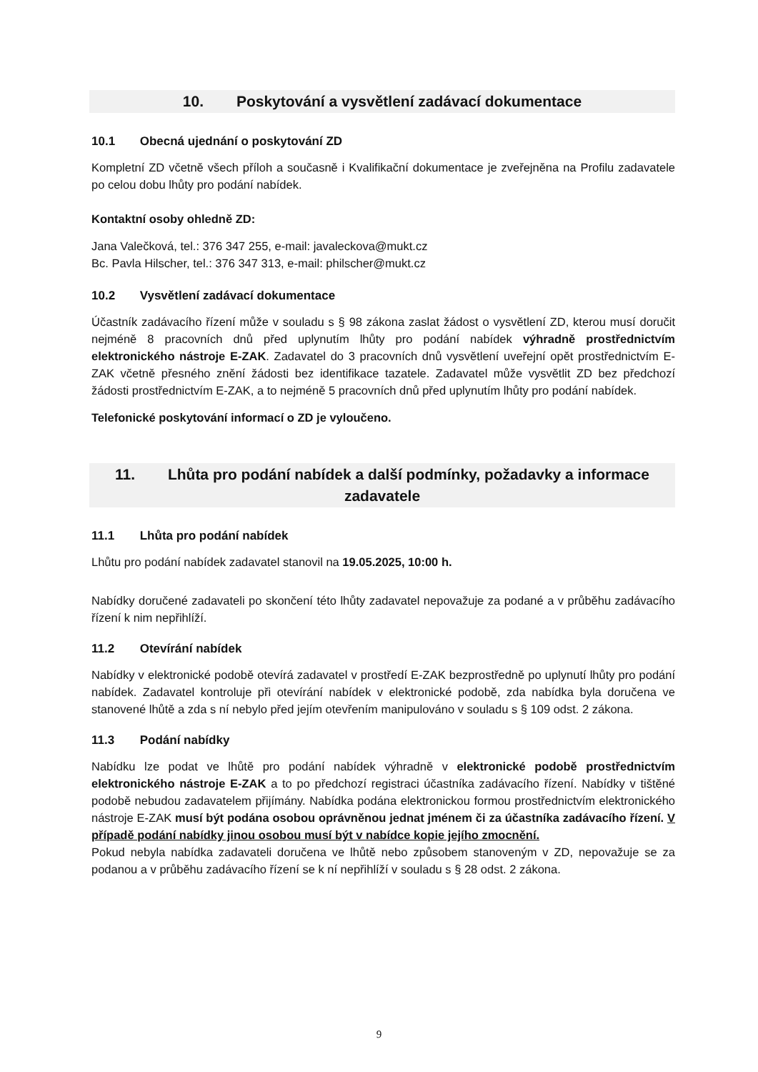10. Poskytování a vysvětlení zadávací dokumentace
10.1 Obecná ujednání o poskytování ZD
Kompletní ZD včetně všech příloh a současně i Kvalifikační dokumentace je zveřejněna na Profilu zadavatele po celou dobu lhůty pro podání nabídek.
Kontaktní osoby ohledně ZD:
Jana Valečková, tel.: 376 347 255, e-mail: javaleckova@mukt.cz
Bc. Pavla Hilscher, tel.: 376 347 313, e-mail: philscher@mukt.cz
10.2 Vysvětlení zadávací dokumentace
Účastník zadávacího řízení může v souladu s § 98 zákona zaslat žádost o vysvětlení ZD, kterou musí doručit nejméně 8 pracovních dnů před uplynutím lhůty pro podání nabídek výhradně prostřednictvím elektronického nástroje E-ZAK. Zadavatel do 3 pracovních dnů vysvětlení uveřejní opět prostřednictvím E-ZAK včetně přesného znění žádosti bez identifikace tazatele. Zadavatel může vysvětlit ZD bez předchozí žádosti prostřednictvím E-ZAK, a to nejméně 5 pracovních dnů před uplynutím lhůty pro podání nabídek.
Telefonické poskytování informací o ZD je vyloučeno.
11. Lhůta pro podání nabídek a další podmínky, požadavky a informace zadavatele
11.1 Lhůta pro podání nabídek
Lhůtu pro podání nabídek zadavatel stanovil na 19.05.2025, 10:00 h.
Nabídky doručené zadavateli po skončení této lhůty zadavatel nepovažuje za podané a v průběhu zadávacího řízení k nim nepřihlíží.
11.2 Otevírání nabídek
Nabídky v elektronické podobě otevírá zadavatel v prostředí E-ZAK bezprostředně po uplynutí lhůty pro podání nabídek. Zadavatel kontroluje při otevírání nabídek v elektronické podobě, zda nabídka byla doručena ve stanovené lhůtě a zda s ní nebylo před jejím otevřením manipulováno v souladu s § 109 odst. 2 zákona.
11.3 Podání nabídky
Nabídku lze podat ve lhůtě pro podání nabídek výhradně v elektronické podobě prostřednictvím elektronického nástroje E-ZAK a to po předchozí registraci účastníka zadávacího řízení. Nabídky v tištěné podobě nebudou zadavatelem přijímány. Nabídka podána elektronickou formou prostřednictvím elektronického nástroje E-ZAK musí být podána osobou oprávněnou jednat jménem či za účastníka zadávacího řízení. V případě podání nabídky jinou osobou musí být v nabídce kopie jejího zmocnění.
Pokud nebyla nabídka zadavateli doručena ve lhůtě nebo způsobem stanoveným v ZD, nepovažuje se za podanou a v průběhu zadávacího řízení se k ní nepřihlíží v souladu s § 28 odst. 2 zákona.
9